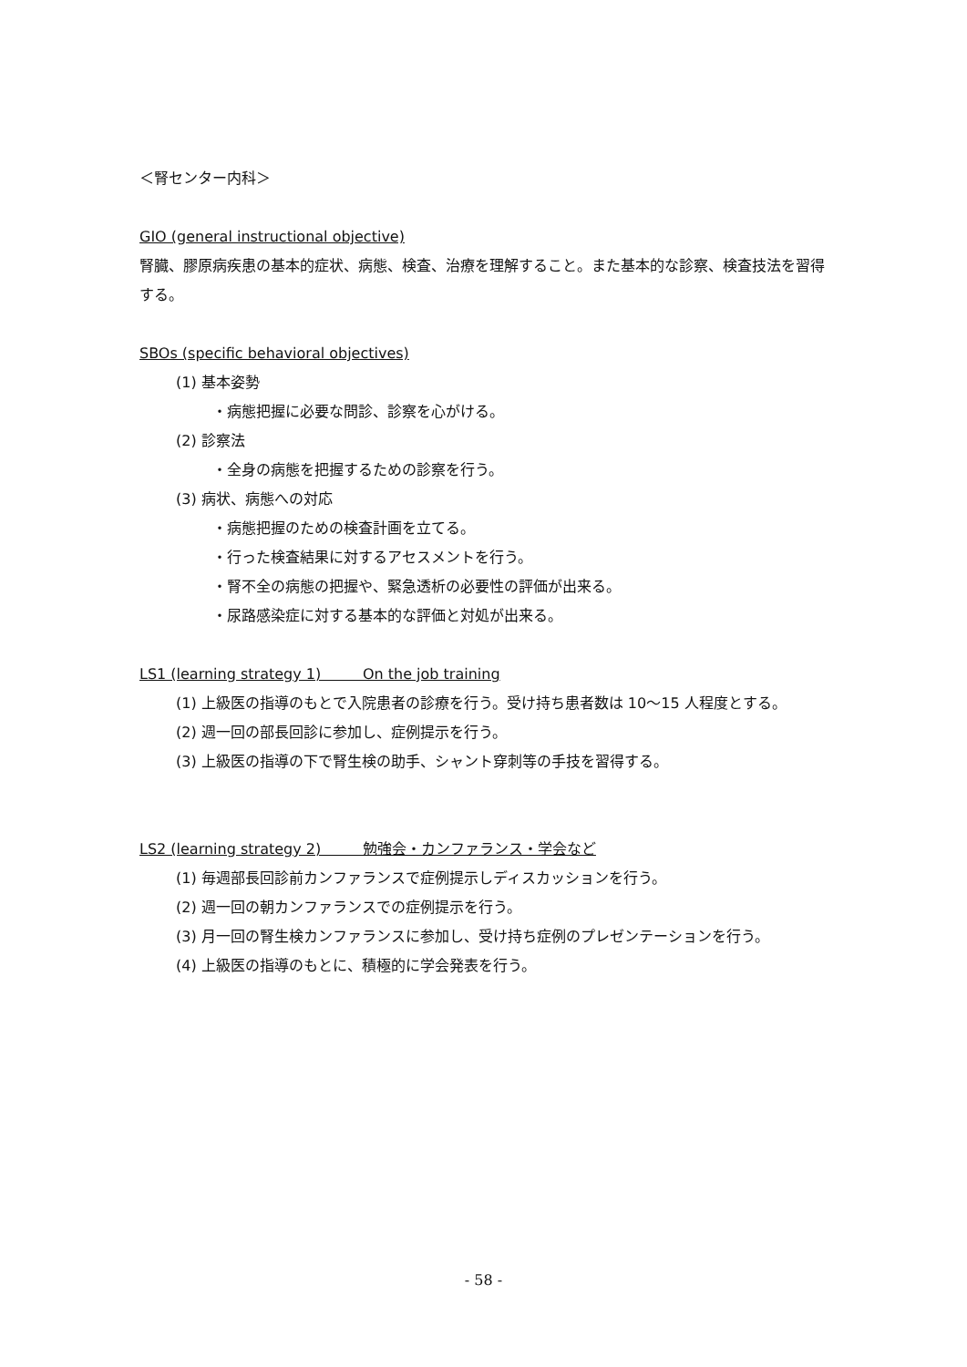＜腎センター内科＞
GIO (general instructional objective)
腎臓、膠原病疾患の基本的症状、病態、検査、治療を理解すること。また基本的な診察、検査技法を習得する。
SBOs (specific behavioral objectives)
(1) 基本姿勢
・病態把握に必要な問診、診察を心がける。
(2) 診察法
・全身の病態を把握するための診察を行う。
(3) 病状、病態への対応
・病態把握のための検査計画を立てる。
・行った検査結果に対するアセスメントを行う。
・腎不全の病態の把握や、緊急透析の必要性の評価が出来る。
・尿路感染症に対する基本的な評価と対処が出来る。
LS1 (learning strategy 1) On the job training
(1) 上級医の指導のもとで入院患者の診療を行う。受け持ち患者数は 10～15 人程度とする。
(2) 週一回の部長回診に参加し、症例提示を行う。
(3) 上級医の指導の下で腎生検の助手、シャント穿刺等の手技を習得する。
LS2 (learning strategy 2) 勉強会・カンファランス・学会など
(1) 毎週部長回診前カンファランスで症例提示しディスカッションを行う。
(2) 週一回の朝カンファランスでの症例提示を行う。
(3) 月一回の腎生検カンファランスに参加し、受け持ち症例のプレゼンテーションを行う。
(4) 上級医の指導のもとに、積極的に学会発表を行う。
- 58 -